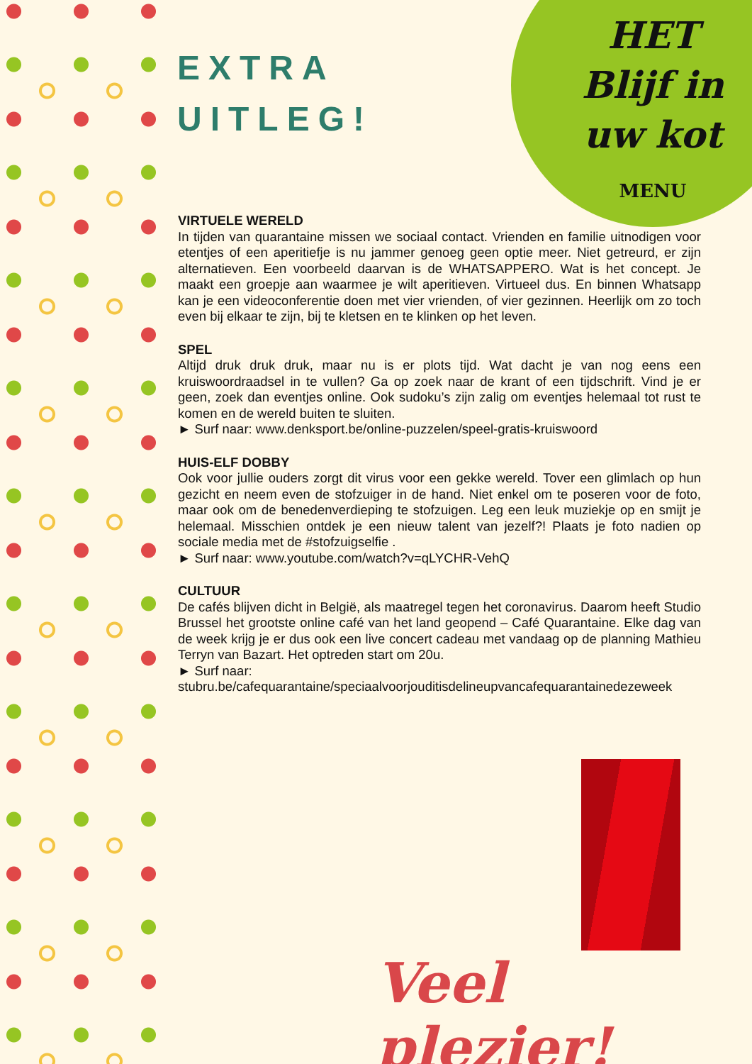HET
Blijf in
uw kot
MENU
EXTRA
UITLEG!
VIRTUELE WERELD
In tijden van quarantaine missen we sociaal contact. Vrienden en familie uitnodigen voor etentjes of een aperitiefje is nu jammer genoeg geen optie meer. Niet getreurd, er zijn alternatieven. Een voorbeeld daarvan is de WHATSAPPERO. Wat is het concept. Je maakt een groepje aan waarmee je wilt aperitieven. Virtueel dus. En binnen Whatsapp kan je een videoconferentie doen met vier vrienden, of vier gezinnen. Heerlijk om zo toch even bij elkaar te zijn, bij te kletsen en te klinken op het leven.
SPEL
Altijd druk druk druk, maar nu is er plots tijd. Wat dacht je van nog eens een kruiswoordraadsel in te vullen? Ga op zoek naar de krant of een tijdschrift. Vind je er geen, zoek dan eventjes online. Ook sudoku’s zijn zalig om eventjes helemaal tot rust te komen en de wereld buiten te sluiten.
► Surf naar: www.denksport.be/online-puzzelen/speel-gratis-kruiswoord
HUIS-ELF DOBBY
Ook voor jullie ouders zorgt dit virus voor een gekke wereld. Tover een glimlach op hun gezicht en neem even de stofzuiger in de hand. Niet enkel om te poseren voor de foto, maar ook om de benedenverdieping te stofzuigen. Leg een leuk muziekje op en smijt je helemaal. Misschien ontdek je een nieuw talent van jezelf?! Plaats je foto nadien op sociale media met de #stofzuigselfie .
► Surf naar: www.youtube.com/watch?v=qLYCHR-VehQ
CULTUUR
De cafés blijven dicht in België, als maatregel tegen het coronavirus. Daarom heeft Studio Brussel het grootste online café van het land geopend – Café Quarantaine. Elke dag van de week krijg je er dus ook een live concert cadeau met vandaag op de planning Mathieu Terryn van Bazart. Het optreden start om 20u.
► Surf naar:
stubru.be/cafequarantaine/speciaalvoorjouditisdelineupvancafequarantainedezeweek
Veel plezier!